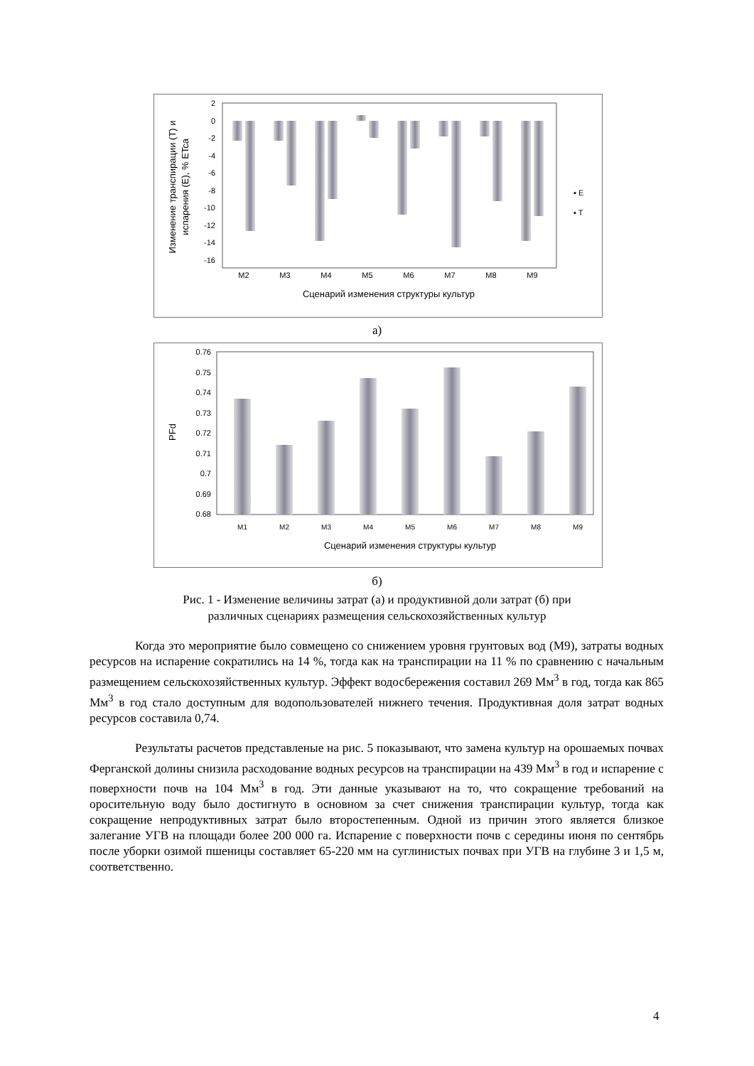2
0
-2
-4
-6
-8
-10
-12
-14
-16
M2
M3
M4
M5
M6
M7
M8
M9
Сценарий изменения структуры культур
▪ E
▪ T
Изменение транспирации (T) и
испарения (E), % ETca
а)
0.76
0.75
0.74
0.73
0.72
0.71
0.7
0.69
0.68
M1
M2
M3
M4
M5
M6
M7
M8
M9
Сценарий изменения структуры культур
PFd
б)
Рис. 1 - Изменение величины затрат (а) и продуктивной доли затрат (б) при
различных сценариях размещения сельскохозяйственных культур
Когда это мероприятие было совмещено со снижением уровня грунтовых вод (М9), затраты водных ресурсов на испарение сократились на 14 %, тогда как на транспирации на 11 % по сравнению с начальным размещением сельскохозяйственных культур. Эффект водосбережения составил 269 Мм<sup>3</sup> в год, тогда как 865 Мм<sup>3</sup> в год стало доступным для водопользователей нижнего течения. Продуктивная доля затрат водных ресурсов составила 0,74.
Результаты расчетов представленые на рис. 5 показывают, что замена культур на орошаемых почвах Ферганской долины снизила расходование водных ресурсов на транспирации на 439 Мм<sup>3</sup> в год и испарение с поверхности почв на 104 Мм<sup>3</sup> в год. Эти данные указывают на то, что сокращение требований на оросительную воду было достигнуто в основном за счет снижения транспирации культур, тогда как сокращение непродуктивных затрат было второстепенным. Одной из причин этого является близкое залегание УГВ на площади более 200 000 га. Испарение с поверхности почв с середины июня по сентябрь после уборки озимой пшеницы составляет 65-220 мм на суглинистых почвах при УГВ на глубине 3 и 1,5 м, соответственно.
4